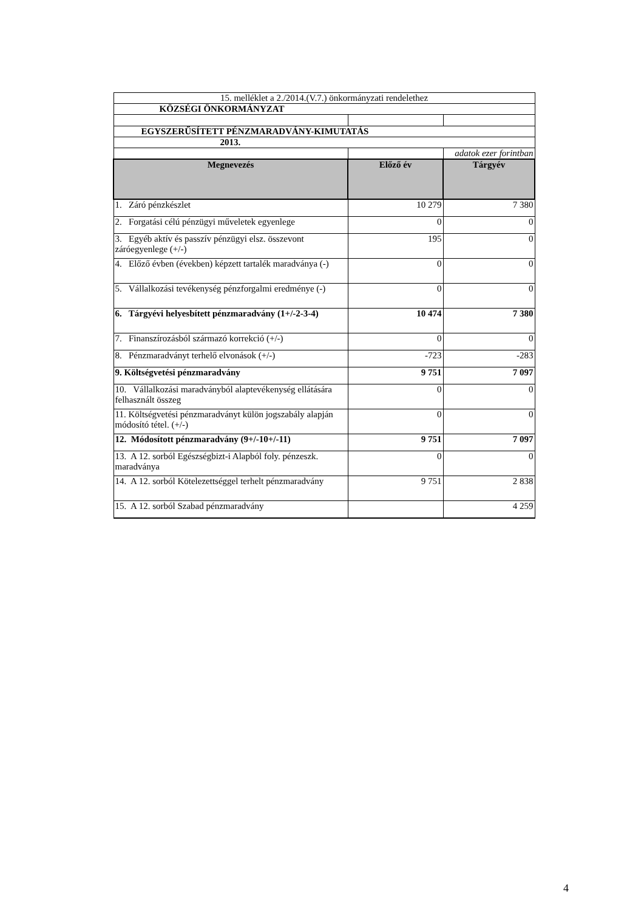| 15. melléklet a 2./2014.(V.7.) önkormányzati rendelethez | | |
| KÖZSÉGI ÖNKORMÁNYZAT | | |
| EGYSZERŰSÍTETT PÉNZMARADVÁNY-KIMUTATÁS | | |
| 2013. | | |
| | | adatok ezer forintban |
| Megnevezés | Előző év | Tárgyév |
| 1. Záró pénzkészlet | 10 279 | 7 380 |
| 2. Forgatási célú pénzügyi műveletek egyenlege | 0 | 0 |
| 3. Egyéb aktív és passzív pénzügyi elsz. összevont záróegyenlege (+/-) | 195 | 0 |
| 4. Előző évben (években) képzett tartalék maradványa (-) | 0 | 0 |
| 5. Vállalkozási tevékenység pénzforgalmi eredménye (-) | 0 | 0 |
| 6. Tárgyévi helyesbített pénzmaradvány (1+/-2-3-4) | 10 474 | 7 380 |
| 7. Finanszírozásból származó korrekció (+/-) | 0 | 0 |
| 8. Pénzmaradványt terhelő elvonások (+/-) | -723 | -283 |
| 9. Költségvetési pénzmaradvány | 9 751 | 7 097 |
| 10. Vállalkozási maradványból alaptevékenység ellátására felhasznált összeg | 0 | 0 |
| 11. Költségvetési pénzmaradványt külön jogszabály alapján módosító tétel. (+/-) | 0 | 0 |
| 12. Módosított pénzmaradvány (9+/-10+/-11) | 9 751 | 7 097 |
| 13. A 12. sorból Egészségbizt-i Alapból foly. pénzeszk. maradványa | 0 | 0 |
| 14. A 12. sorból Kötelezettséggel terhelt pénzmaradvány | 9 751 | 2 838 |
| 15. A 12. sorból Szabad pénzmaradvány | | 4 259 |
4